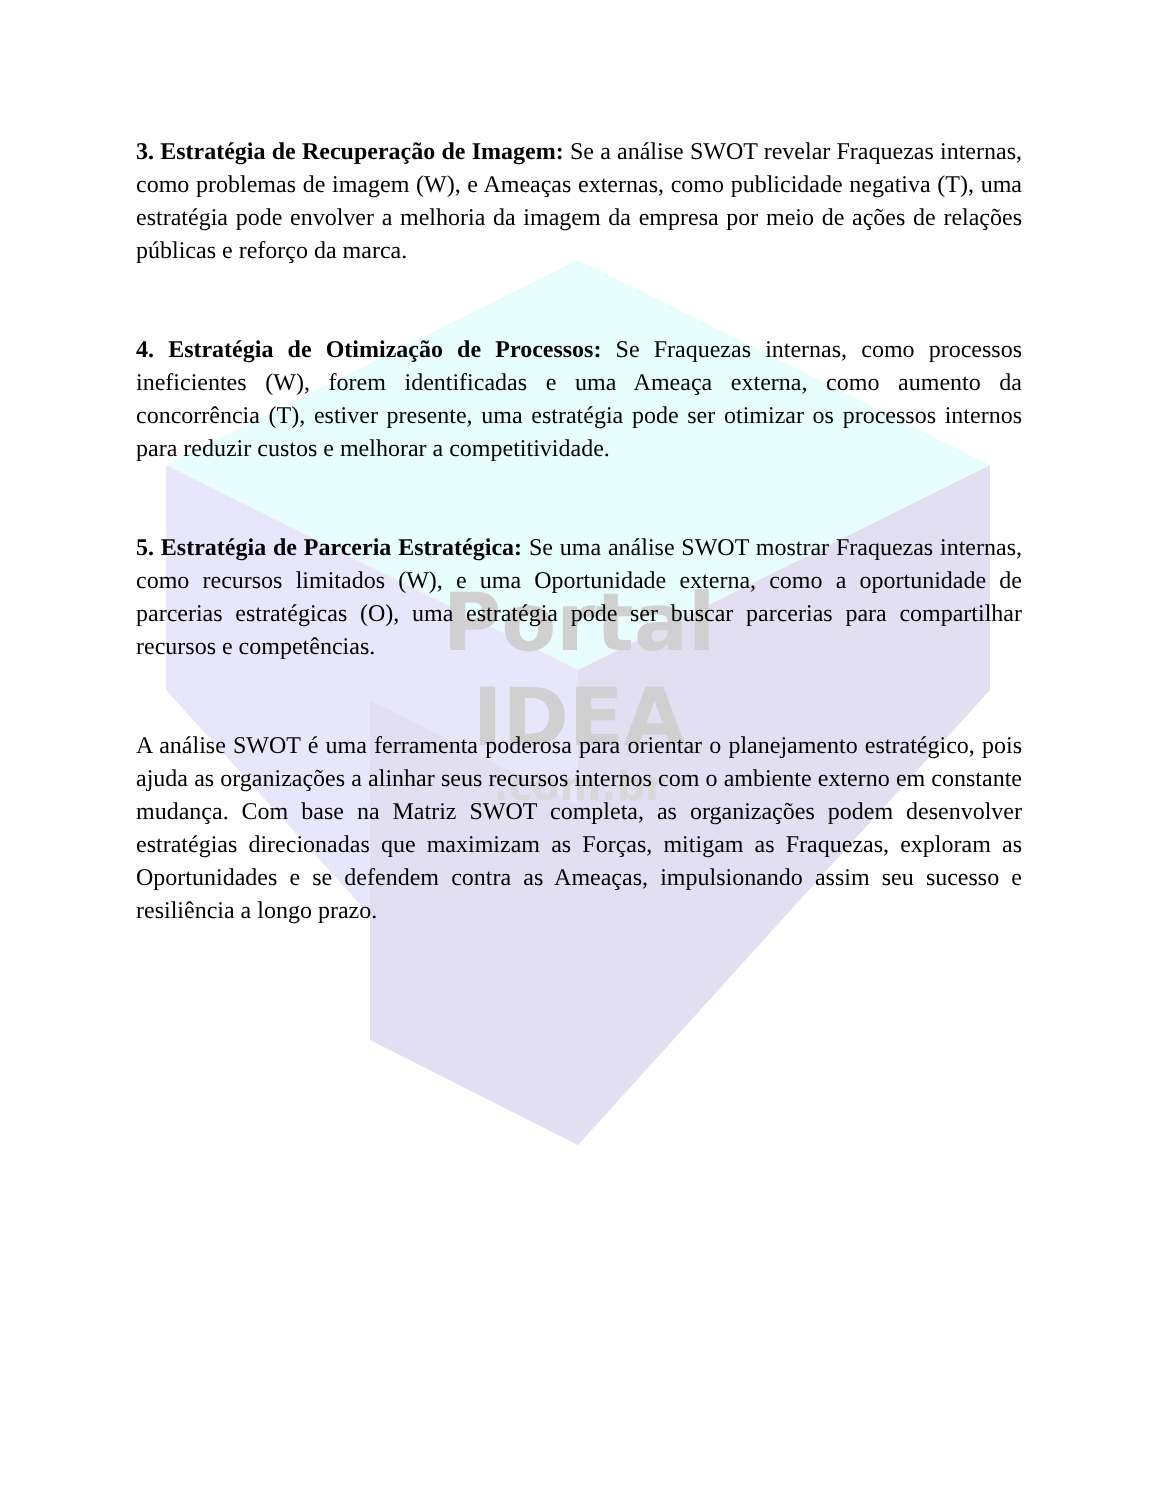Portal
IDEA
.com.br
3. Estratégia de Recuperação de Imagem: Se a análise SWOT revelar Fraquezas internas, como problemas de imagem (W), e Ameaças externas, como publicidade negativa (T), uma estratégia pode envolver a melhoria da imagem da empresa por meio de ações de relações públicas e reforço da marca.
4. Estratégia de Otimização de Processos: Se Fraquezas internas, como processos ineficientes (W), forem identificadas e uma Ameaça externa, como aumento da concorrência (T), estiver presente, uma estratégia pode ser otimizar os processos internos para reduzir custos e melhorar a competitividade.
5. Estratégia de Parceria Estratégica: Se uma análise SWOT mostrar Fraquezas internas, como recursos limitados (W), e uma Oportunidade externa, como a oportunidade de parcerias estratégicas (O), uma estratégia pode ser buscar parcerias para compartilhar recursos e competências.
A análise SWOT é uma ferramenta poderosa para orientar o planejamento estratégico, pois ajuda as organizações a alinhar seus recursos internos com o ambiente externo em constante mudança. Com base na Matriz SWOT completa, as organizações podem desenvolver estratégias direcionadas que maximizam as Forças, mitigam as Fraquezas, exploram as Oportunidades e se defendem contra as Ameaças, impulsionando assim seu sucesso e resiliência a longo prazo.